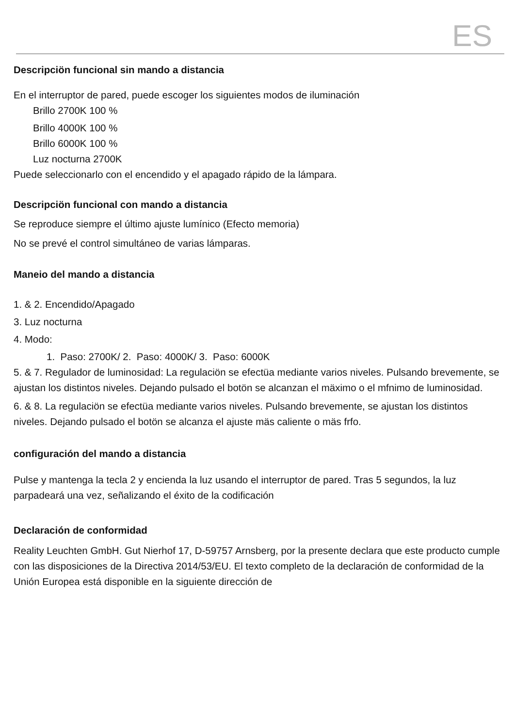ES
Descripciön funcional sin mando a distancia
En el interruptor de pared, puede escoger los siguientes modos de iluminación
Brillo 2700K 100 %
Brillo 4000K 100 %
Brillo 6000K 100 %
Luz nocturna 2700K
Puede seleccionarlo con el encendido y el apagado rápido de la lámpara.
Descripciön funcional con mando a distancia
Se reproduce siempre el último ajuste lumínico (Efecto memoria)
No se prevé el control simultáneo de varias lámparas.
Maneio del mando a distancia
1. & 2. Encendido/Apagado
3. Luz nocturna
4. Modo:
1. Paso: 2700K/ 2. Paso: 4000K/ 3. Paso: 6000K
5. & 7. Regulador de luminosidad: La regulaciön se efectüa mediante varios niveles. Pulsando brevemente, se ajustan los distintos niveles. Dejando pulsado el botön se alcanzan el mäximo o el mfnimo de luminosidad.
6. & 8. La regulaciön se efectüa mediante varios niveles. Pulsando brevemente, se ajustan los distintos niveles. Dejando pulsado el botön se alcanza el ajuste mäs caliente o mäs frfo.
configuración del mando a distancia
Pulse y mantenga la tecla 2 y encienda la luz usando el interruptor de pared. Tras 5 segundos, la luz parpadeará una vez, señalizando el éxito de la codificación
Declaración de conformidad
Reality Leuchten GmbH. Gut Nierhof 17, D-59757 Arnsberg, por la presente declara que este producto cumple con las disposiciones de la Directiva 2014/53/EU. El texto completo de la declaración de conformidad de la Unión Europea está disponible en la siguiente dirección de